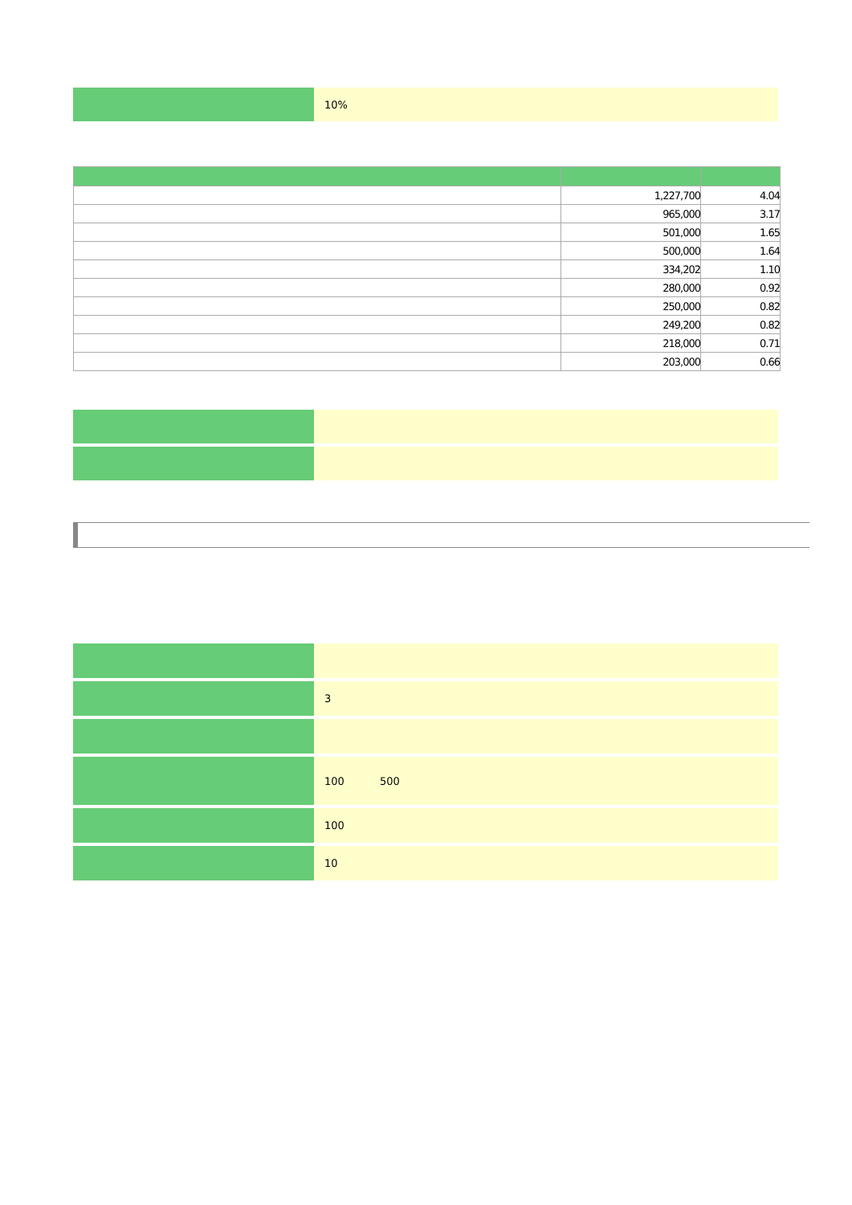| | 10% |
| | 1,227,700 | 4.04 |
| | 965,000 | 3.17 |
| | 501,000 | 1.65 |
| | 500,000 | 1.64 |
| | 334,202 | 1.10 |
| | 280,000 | 0.92 |
| | 250,000 | 0.82 |
| | 249,200 | 0.82 |
| | 218,000 | 0.71 |
| | 203,000 | 0.66 |
| | 3 |
| | 100 500 |
| | 100 |
| | 10 |